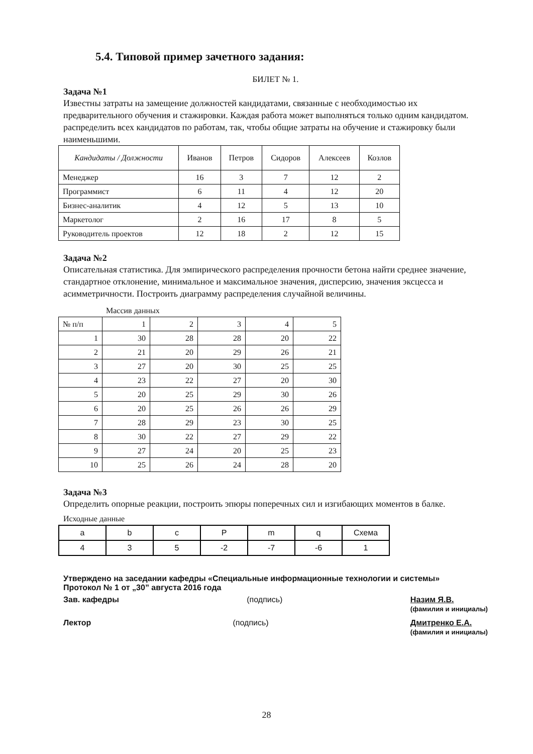5.4. Типовой пример зачетного задания:
БИЛЕТ № 1.
Задача №1
Известны затраты на замещение должностей кандидатами, связанные с необходимостью их предварительного обучения и стажировки. Каждая работа может выполняться только одним кандидатом. распределить всех кандидатов по работам, так, чтобы общие затраты на обучение и стажировку были наименьшими.
| Кандидаты / Должности | Иванов | Петров | Сидоров | Алексеев | Козлов |
| --- | --- | --- | --- | --- | --- |
| Менеджер | 16 | 3 | 7 | 12 | 2 |
| Программист | 6 | 11 | 4 | 12 | 20 |
| Бизнес-аналитик | 4 | 12 | 5 | 13 | 10 |
| Маркетолог | 2 | 16 | 17 | 8 | 5 |
| Руководитель проектов | 12 | 18 | 2 | 12 | 15 |
Задача №2
Описательная статистика. Для эмпирического распределения прочности бетона найти среднее значение, стандартное отклонение, минимальное и максимальное значения, дисперсию, значения эксцесса и асимметричности. Построить диаграмму распределения случайной величины.
Массив данных
| № п/п | 1 | 2 | 3 | 4 | 5 |
| 1 | 30 | 28 | 28 | 20 | 22 |
| 2 | 21 | 20 | 29 | 26 | 21 |
| 3 | 27 | 20 | 30 | 25 | 25 |
| 4 | 23 | 22 | 27 | 20 | 30 |
| 5 | 20 | 25 | 29 | 30 | 26 |
| 6 | 20 | 25 | 26 | 26 | 29 |
| 7 | 28 | 29 | 23 | 30 | 25 |
| 8 | 30 | 22 | 27 | 29 | 22 |
| 9 | 27 | 24 | 20 | 25 | 23 |
| 10 | 25 | 26 | 24 | 28 | 20 |
Задача №3
Определить опорные реакции, построить эпюры поперечных сил и изгибающих моментов в балке.
Исходные данные
| a | b | c | P | m | q | Схема |
| 4 | 3 | 5 | -2 | -7 | -6 | 1 |
Утверждено на заседании кафедры «Специальные информационные технологии и системы»
Протокол № 1 от „30” августа 2016 года
Зав. кафедры (подпись) Назим Я.В.
(фамилия и инициалы)
Лектор (подпись) Дмитренко Е.А.
(фамилия и инициалы)
28